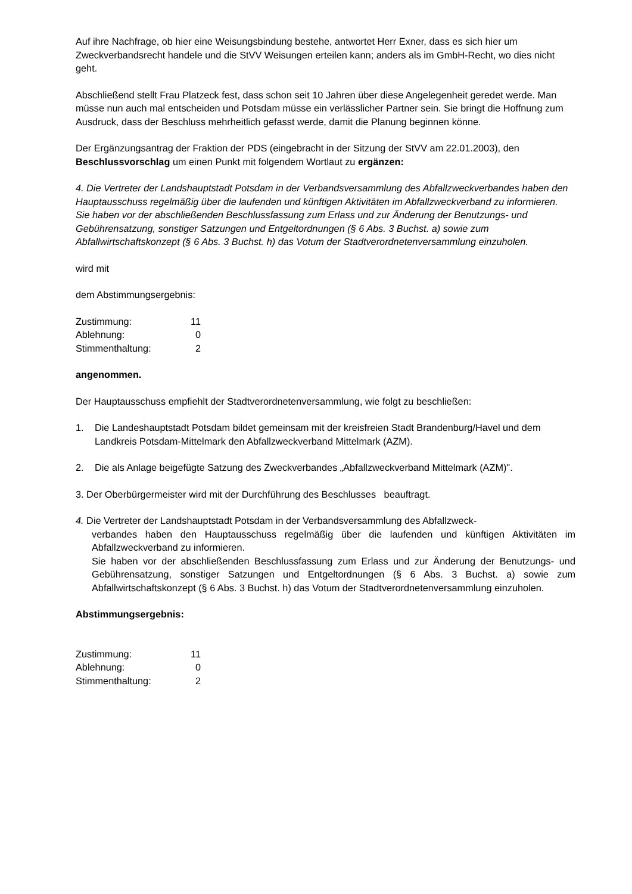Auf ihre Nachfrage, ob hier eine Weisungsbindung bestehe, antwortet Herr Exner, dass es sich hier um Zweckverbandsrecht handele und die StVV Weisungen erteilen kann; anders als im GmbH-Recht, wo dies nicht geht.
Abschließend stellt Frau Platzeck fest, dass schon seit 10 Jahren über diese Angelegenheit geredet werde. Man müsse nun auch mal entscheiden und Potsdam müsse ein verlässlicher Partner sein. Sie bringt die Hoffnung zum Ausdruck, dass der Beschluss mehrheitlich gefasst werde, damit die Planung beginnen könne.
Der Ergänzungsantrag der Fraktion der PDS (eingebracht in der Sitzung der StVV am 22.01.2003), den Beschlussvorschlag um einen Punkt mit folgendem Wortlaut zu ergänzen:
4. Die Vertreter der Landshauptstadt Potsdam in der Verbandsversammlung des Abfallzweckverbandes haben den Hauptausschuss regelmäßig über die laufenden und künftigen Aktivitäten im Abfallzweckverband zu informieren.
Sie haben vor der abschließenden Beschlussfassung zum Erlass und zur Änderung der Benutzungs- und Gebührensatzung, sonstiger Satzungen und Entgeltordnungen (§ 6 Abs. 3 Buchst. a) sowie zum Abfallwirtschaftskonzept (§ 6 Abs. 3 Buchst. h) das Votum der Stadtverordnetenversammlung einzuholen.
wird mit
dem Abstimmungsergebnis:
| Zustimmung: | 11 |
| Ablehnung: | 0 |
| Stimmenthaltung: | 2 |
angenommen.
Der Hauptausschuss empfiehlt der Stadtverordnetenversammlung, wie folgt zu beschließen:
1. Die Landeshauptstadt Potsdam bildet gemeinsam mit der kreisfreien Stadt Brandenburg/Havel und dem Landkreis Potsdam-Mittelmark den Abfallzweckverband Mittelmark (AZM).
2. Die als Anlage beigefügte Satzung des Zweckverbandes „Abfallzweckverband Mittelmark (AZM)".
3. Der Oberbürgermeister wird mit der Durchführung des Beschlusses beauftragt.
4. Die Vertreter der Landshauptstadt Potsdam in der Verbandsversammlung des Abfallzweck-
verbandes haben den Hauptausschuss regelmäßig über die laufenden und künftigen Aktivitäten im Abfallzweckverband zu informieren.
Sie haben vor der abschließenden Beschlussfassung zum Erlass und zur Änderung der Benutzungs- und Gebührensatzung, sonstiger Satzungen und Entgeltordnungen (§ 6 Abs. 3 Buchst. a) sowie zum Abfallwirtschaftskonzept (§ 6 Abs. 3 Buchst. h) das Votum der Stadtverordnetenversammlung einzuholen.
Abstimmungsergebnis:
| Zustimmung: | 11 |
| Ablehnung: | 0 |
| Stimmenthaltung: | 2 |